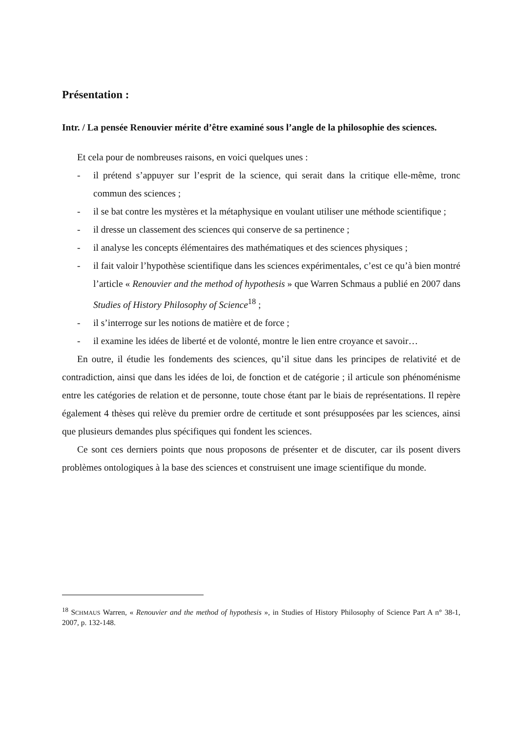Présentation :
Intr. / La pensée Renouvier mérite d’être examiné sous l’angle de la philosophie des sciences.
Et cela pour de nombreuses raisons, en voici quelques unes :
- il prétend s’appuyer sur l’esprit de la science, qui serait dans la critique elle-même, tronc commun des sciences ;
- il se bat contre les mystères et la métaphysique en voulant utiliser une méthode scientifique ;
- il dresse un classement des sciences qui conserve de sa pertinence ;
- il analyse les concepts élémentaires des mathématiques et des sciences physiques ;
- il fait valoir l’hypothèse scientifique dans les sciences expérimentales, c’est ce qu’à bien montré l’article « Renouvier and the method of hypothesis » que Warren Schmaus a publié en 2007 dans Studies of History Philosophy of Science<sup>18</sup> ;
- il s’interroge sur les notions de matière et de force ;
- il examine les idées de liberté et de volonté, montre le lien entre croyance et savoir…
En outre, il étudie les fondements des sciences, qu’il situe dans les principes de relativité et de contradiction, ainsi que dans les idées de loi, de fonction et de catégorie ; il articule son phénoménisme entre les catégories de relation et de personne, toute chose étant par le biais de représentations. Il repère également 4 thèses qui relève du premier ordre de certitude et sont présupposées par les sciences, ainsi que plusieurs demandes plus spécifiques qui fondent les sciences.
Ce sont ces derniers points que nous proposons de présenter et de discuter, car ils posent divers problèmes ontologiques à la base des sciences et construisent une image scientifique du monde.
<sup>18</sup> SCHMAUS Warren, « Renouvier and the method of hypothesis », in Studies of History Philosophy of Science Part A n° 38-1, 2007, p. 132-148.